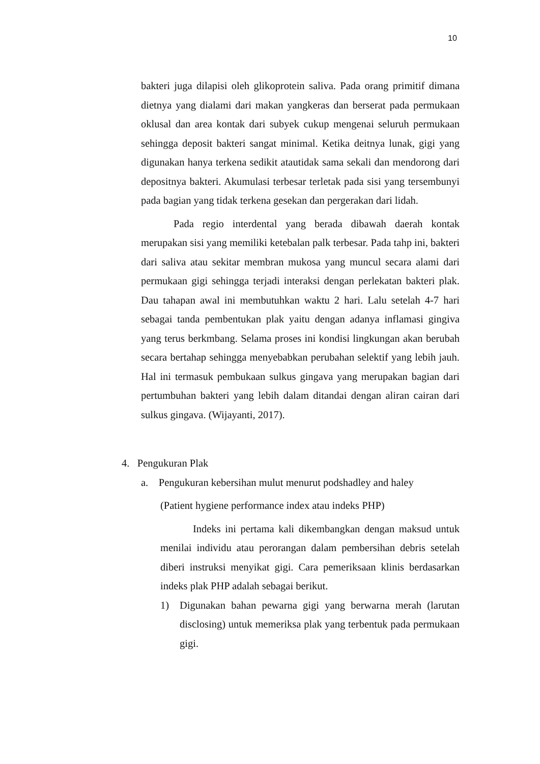10
bakteri juga dilapisi oleh glikoprotein saliva. Pada orang primitif dimana dietnya yang dialami dari makan yangkeras dan berserat pada permukaan oklusal dan area kontak dari subyek cukup mengenai seluruh permukaan sehingga deposit bakteri sangat minimal. Ketika deitnya lunak, gigi yang digunakan hanya terkena sedikit atautidak sama sekali dan mendorong dari depositnya bakteri. Akumulasi terbesar terletak pada sisi yang tersembunyi pada bagian yang tidak terkena gesekan dan pergerakan dari lidah.
Pada regio interdental yang berada dibawah daerah kontak merupakan sisi yang memiliki ketebalan palk terbesar. Pada tahp ini, bakteri dari saliva atau sekitar membran mukosa yang muncul secara alami dari permukaan gigi sehingga terjadi interaksi dengan perlekatan bakteri plak. Dau tahapan awal ini membutuhkan waktu 2 hari. Lalu setelah 4-7 hari sebagai tanda pembentukan plak yaitu dengan adanya inflamasi gingiva yang terus berkmbang. Selama proses ini kondisi lingkungan akan berubah secara bertahap sehingga menyebabkan perubahan selektif yang lebih jauh. Hal ini termasuk pembukaan sulkus gingava yang merupakan bagian dari pertumbuhan bakteri yang lebih dalam ditandai dengan aliran cairan dari sulkus gingava. (Wijayanti, 2017).
4. Pengukuran Plak
a. Pengukuran kebersihan mulut menurut podshadley and haley
(Patient hygiene performance index atau indeks PHP)
Indeks ini pertama kali dikembangkan dengan maksud untuk menilai individu atau perorangan dalam pembersihan debris setelah diberi instruksi menyikat gigi. Cara pemeriksaan klinis berdasarkan indeks plak PHP adalah sebagai berikut.
1) Digunakan bahan pewarna gigi yang berwarna merah (larutan disclosing) untuk memeriksa plak yang terbentuk pada permukaan gigi.